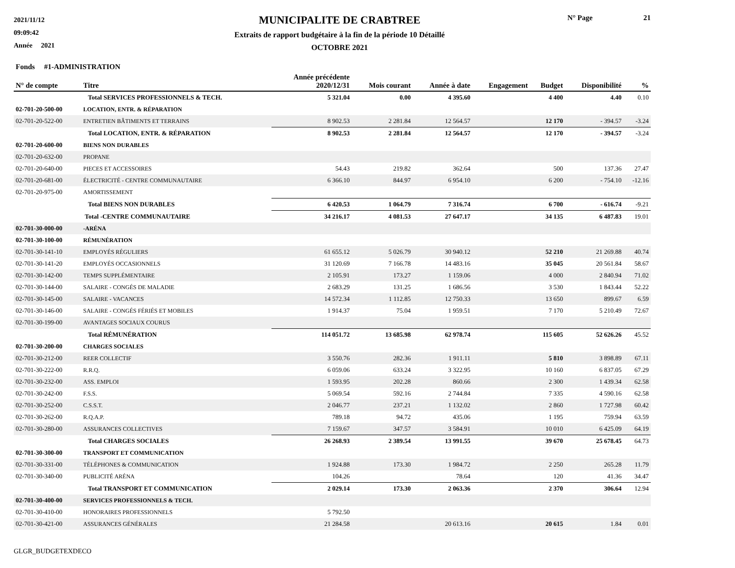2021/11/12
09:09:42
Année 2021
MUNICIPALITE DE CRABTREE
Extraits de rapport budgétaire à la fin de la période 10 Détaillé
OCTOBRE 2021
N° Page 21
| Fonds #1-ADMINISTRATION | | | | | | | | |
| --- | --- | --- | --- | --- | --- | --- | --- | --- |
| N° de compte | Titre | Année précédente 2020/12/31 | Mois courant | Année à date | Engagement | Budget | Disponibilité | % |
| | Total SERVICES PROFESSIONNELS & TECH. | 5 321.04 | 0.00 | 4 395.60 | | 4 400 | 4.40 | 0.10 |
| 02-701-20-500-00 | LOCATION, ENTR. & RÉPARATION | | | | | | | |
| 02-701-20-522-00 | ENTRETIEN BÂTIMENTS ET TERRAINS | 8 902.53 | 2 281.84 | 12 564.57 | | 12 170 | - 394.57 | -3.24 |
| | Total LOCATION, ENTR. & RÉPARATION | 8 902.53 | 2 281.84 | 12 564.57 | | 12 170 | - 394.57 | -3.24 |
| 02-701-20-600-00 | BIENS NON DURABLES | | | | | | | |
| 02-701-20-632-00 | PROPANE | | | | | | | |
| 02-701-20-640-00 | PIECES ET ACCESSOIRES | 54.43 | 219.82 | 362.64 | | 500 | 137.36 | 27.47 |
| 02-701-20-681-00 | ÉLECTRICITÉ - CENTRE COMMUNAUTAIRE | 6 366.10 | 844.97 | 6 954.10 | | 6 200 | - 754.10 | -12.16 |
| 02-701-20-975-00 | AMORTISSEMENT | | | | | | | |
| | Total BIENS NON DURABLES | 6 420.53 | 1 064.79 | 7 316.74 | | 6 700 | - 616.74 | -9.21 |
| | Total -CENTRE COMMUNAUTAIRE | 34 216.17 | 4 081.53 | 27 647.17 | | 34 135 | 6 487.83 | 19.01 |
| 02-701-30-000-00 | -ARÉNA | | | | | | | |
| 02-701-30-100-00 | RÉMUNÉRATION | | | | | | | |
| 02-701-30-141-10 | EMPLOYÉS RÉGULIERS | 61 655.12 | 5 026.79 | 30 940.12 | | 52 210 | 21 269.88 | 40.74 |
| 02-701-30-141-20 | EMPLOYÉS OCCASIONNELS | 31 120.69 | 7 166.78 | 14 483.16 | | 35 045 | 20 561.84 | 58.67 |
| 02-701-30-142-00 | TEMPS SUPPLÉMENTAIRE | 2 105.91 | 173.27 | 1 159.06 | | 4 000 | 2 840.94 | 71.02 |
| 02-701-30-144-00 | SALAIRE - CONGÉS DE MALADIE | 2 683.29 | 131.25 | 1 686.56 | | 3 530 | 1 843.44 | 52.22 |
| 02-701-30-145-00 | SALAIRE - VACANCES | 14 572.34 | 1 112.85 | 12 750.33 | | 13 650 | 899.67 | 6.59 |
| 02-701-30-146-00 | SALAIRE - CONGÉS FÉRIÉS ET MOBILES | 1 914.37 | 75.04 | 1 959.51 | | 7 170 | 5 210.49 | 72.67 |
| 02-701-30-199-00 | AVANTAGES SOCIAUX COURUS | | | | | | | |
| | Total RÉMUNÉRATION | 114 051.72 | 13 685.98 | 62 978.74 | | 115 605 | 52 626.26 | 45.52 |
| 02-701-30-200-00 | CHARGES SOCIALES | | | | | | | |
| 02-701-30-212-00 | REER COLLECTIF | 3 550.76 | 282.36 | 1 911.11 | | 5 810 | 3 898.89 | 67.11 |
| 02-701-30-222-00 | R.R.Q. | 6 059.06 | 633.24 | 3 322.95 | | 10 160 | 6 837.05 | 67.29 |
| 02-701-30-232-00 | ASS. EMPLOI | 1 593.95 | 202.28 | 860.66 | | 2 300 | 1 439.34 | 62.58 |
| 02-701-30-242-00 | F.S.S. | 5 069.54 | 592.16 | 2 744.84 | | 7 335 | 4 590.16 | 62.58 |
| 02-701-30-252-00 | C.S.S.T. | 2 046.77 | 237.21 | 1 132.02 | | 2 860 | 1 727.98 | 60.42 |
| 02-701-30-262-00 | R.Q.A.P. | 789.18 | 94.72 | 435.06 | | 1 195 | 759.94 | 63.59 |
| 02-701-30-280-00 | ASSURANCES COLLECTIVES | 7 159.67 | 347.57 | 3 584.91 | | 10 010 | 6 425.09 | 64.19 |
| | Total CHARGES SOCIALES | 26 268.93 | 2 389.54 | 13 991.55 | | 39 670 | 25 678.45 | 64.73 |
| 02-701-30-300-00 | TRANSPORT ET COMMUNICATION | | | | | | | |
| 02-701-30-331-00 | TÉLÉPHONES & COMMUNICATION | 1 924.88 | 173.30 | 1 984.72 | | 2 250 | 265.28 | 11.79 |
| 02-701-30-340-00 | PUBLICITÉ ARÉNA | 104.26 | | 78.64 | | 120 | 41.36 | 34.47 |
| | Total TRANSPORT ET COMMUNICATION | 2 029.14 | 173.30 | 2 063.36 | | 2 370 | 306.64 | 12.94 |
| 02-701-30-400-00 | SERVICES PROFESSIONNELS & TECH. | | | | | | | |
| 02-701-30-410-00 | HONORAIRES PROFESSIONNELS | 5 792.50 | | | | | | |
| 02-701-30-421-00 | ASSURANCES GÉNÉRALES | 21 284.58 | | 20 613.16 | | 20 615 | 1.84 | 0.01 |
GLGR_BUDGETEXDECO